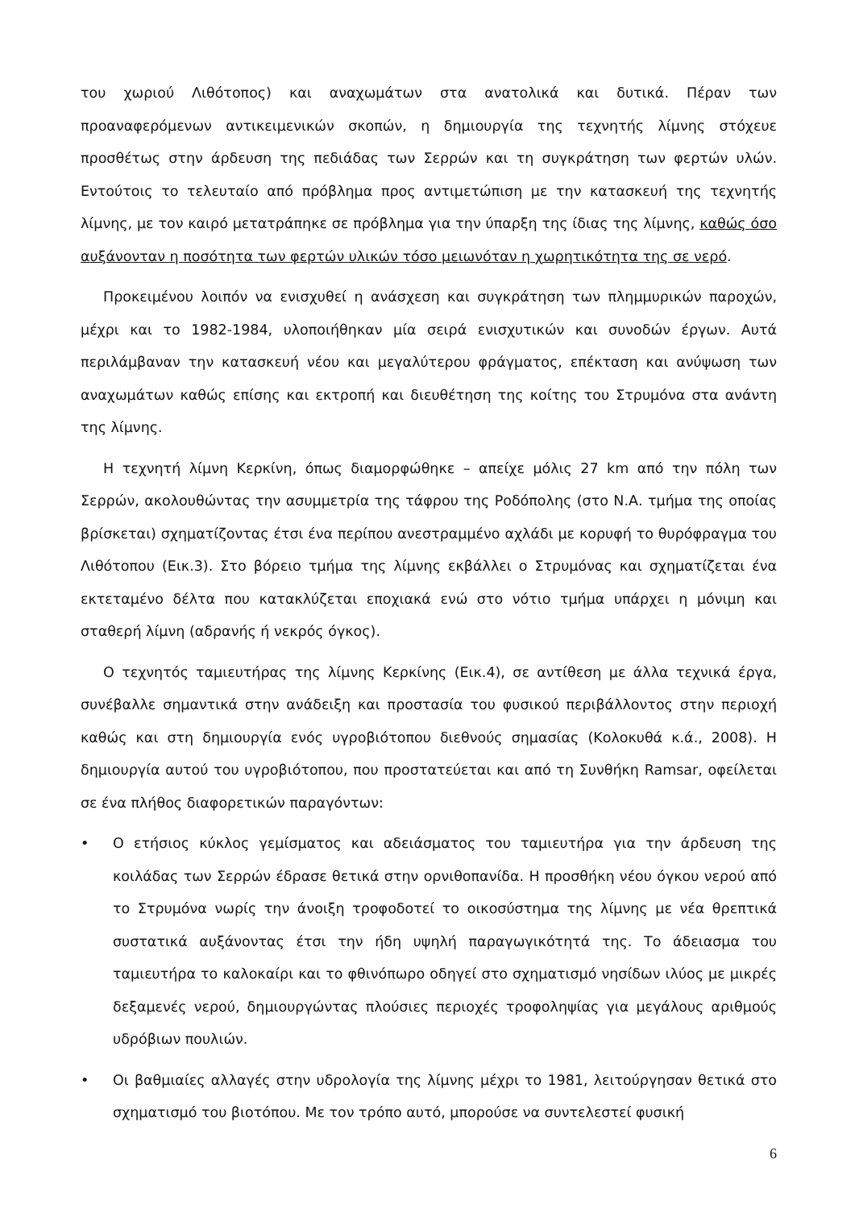του χωριού Λιθότοπος) και αναχωμάτων στα ανατολικά και δυτικά. Πέραν των προαναφερόμενων αντικειμενικών σκοπών, η δημιουργία της τεχνητής λίμνης στόχευε προσθέτως στην άρδευση της πεδιάδας των Σερρών και τη συγκράτηση των φερτών υλών. Εντούτοις το τελευταίο από πρόβλημα προς αντιμετώπιση με την κατασκευή της τεχνητής λίμνης, με τον καιρό μετατράπηκε σε πρόβλημα για την ύπαρξη της ίδιας της λίμνης, καθώς όσο αυξάνονταν η ποσότητα των φερτών υλικών τόσο μειωνόταν η χωρητικότητα της σε νερό.
Προκειμένου λοιπόν να ενισχυθεί η ανάσχεση και συγκράτηση των πλημμυρικών παροχών, μέχρι και το 1982-1984, υλοποιήθηκαν μία σειρά ενισχυτικών και συνοδών έργων. Αυτά περιλάμβαναν την κατασκευή νέου και μεγαλύτερου φράγματος, επέκταση και ανύψωση των αναχωμάτων καθώς επίσης και εκτροπή και διευθέτηση της κοίτης του Στρυμόνα στα ανάντη της λίμνης.
Η τεχνητή λίμνη Κερκίνη, όπως διαμορφώθηκε – απείχε μόλις 27 km από την πόλη των Σερρών, ακολουθώντας την ασυμμετρία της τάφρου της Ροδόπολης (στο Ν.Α. τμήμα της οποίας βρίσκεται) σχηματίζοντας έτσι ένα περίπου ανεστραμμένο αχλάδι με κορυφή το θυρόφραγμα του Λιθότοπου (Εικ.3). Στο βόρειο τμήμα της λίμνης εκβάλλει ο Στρυμόνας και σχηματίζεται ένα εκτεταμένο δέλτα που κατακλύζεται εποχιακά ενώ στο νότιο τμήμα υπάρχει η μόνιμη και σταθερή λίμνη (αδρανής ή νεκρός όγκος).
Ο τεχνητός ταμιευτήρας της λίμνης Κερκίνης (Εικ.4), σε αντίθεση με άλλα τεχνικά έργα, συνέβαλλε σημαντικά στην ανάδειξη και προστασία του φυσικού περιβάλλοντος στην περιοχή καθώς και στη δημιουργία ενός υγροβιότοπου διεθνούς σημασίας (Κολοκυθά κ.ά., 2008). Η δημιουργία αυτού του υγροβιότοπου, που προστατεύεται και από τη Συνθήκη Ramsar, οφείλεται σε ένα πλήθος διαφορετικών παραγόντων:
• Ο ετήσιος κύκλος γεμίσματος και αδειάσματος του ταμιευτήρα για την άρδευση της κοιλάδας των Σερρών έδρασε θετικά στην ορνιθοπανίδα. Η προσθήκη νέου όγκου νερού από το Στρυμόνα νωρίς την άνοιξη τροφοδοτεί το οικοσύστημα της λίμνης με νέα θρεπτικά συστατικά αυξάνοντας έτσι την ήδη υψηλή παραγωγικότητά της. Το άδειασμα του ταμιευτήρα το καλοκαίρι και το φθινόπωρο οδηγεί στο σχηματισμό νησίδων ιλύος με μικρές δεξαμενές νερού, δημιουργώντας πλούσιες περιοχές τροφοληψίας για μεγάλους αριθμούς υδρόβιων πουλιών.
• Οι βαθμιαίες αλλαγές στην υδρολογία της λίμνης μέχρι το 1981, λειτούργησαν θετικά στο σχηματισμό του βιοτόπου. Με τον τρόπο αυτό, μπορούσε να συντελεστεί φυσική
6